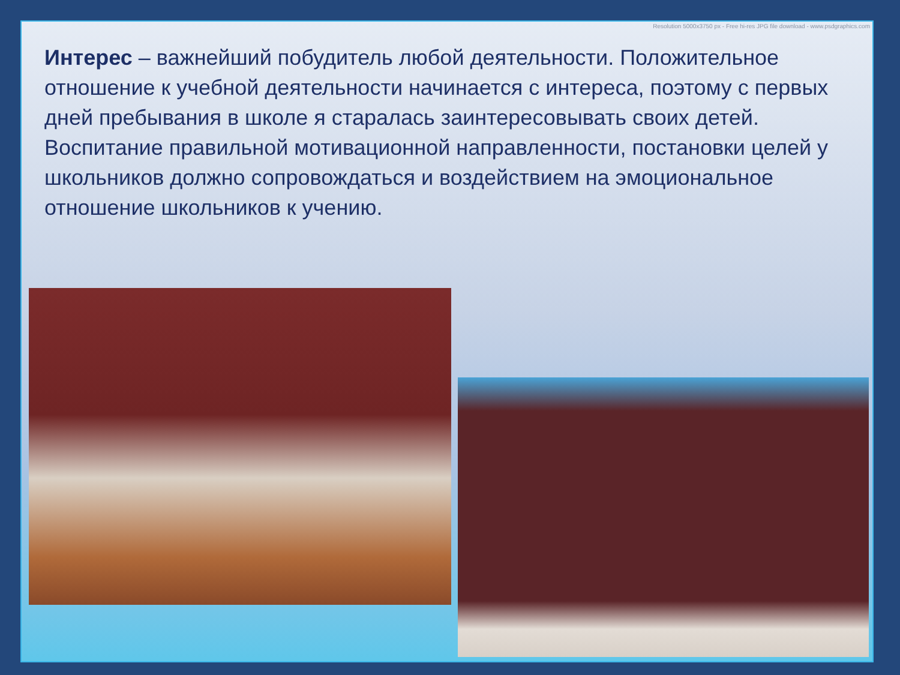Resolution 5000x3750 px - Free hi-res JPG file download - www.psdgraphics.com
Интерес – важнейший побудитель любой деятельности. Положительное отношение к учебной деятельности начинается с интереса, поэтому с первых дней пребывания в школе я старалась заинтересовывать своих детей. Воспитание правильной мотивационной направленности, постановки целей у школьников должно сопровождаться и воздействием на эмоциональное отношение школьников к учению.